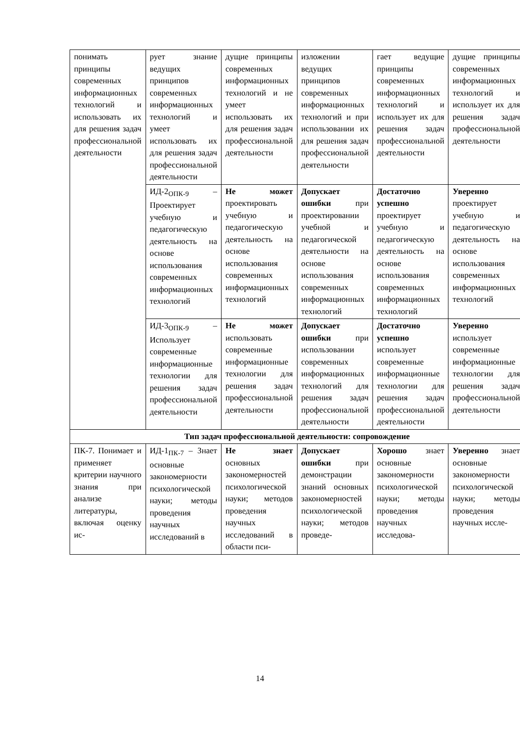| понимать принципы современных информационных технологий и использовать их для решения задач профессиональной деятельности | рует знание ведущих принципов современных информационных технологий и умеет использовать их для решения задач профессиональной деятельности | дущие принципы современных информационных технологий и не умеет использовать их для решения задач профессиональной деятельности | изложении ведущих принципов современных информационных технологий и при использовании их для решения задач профессиональной деятельности | гает ведущие принципы современных информационных технологий и использует их для решения задач профессиональной деятельности | дущие принципы современных информационных технологий и использует их для решения задач профессиональной деятельности |
| | ИД-2<sub>ОПК-9</sub> – Проектирует учебную и педагогическую деятельность на основе использования современных информационных технологий | Не может проектировать учебную и педагогическую деятельность на основе использования современных информационных технологий | Допускает ошибки при проектировании учебной и педагогической деятельности на основе использования современных информационных технологий | Достаточно успешно проектирует учебную и педагогическую деятельность на основе использования современных информационных технологий | Уверенно проектирует учебную и педагогическую деятельность на основе использования современных информационных технологий |
| | ИД-3<sub>ОПК-9</sub> – Использует современные информационные технологии для решения задач профессиональной деятельности | Не может использовать современные информационные технологии для решения задач профессиональной деятельности | Допускает ошибки при использовании современных информационных технологий для решения задач профессиональной деятельности | Достаточно успешно использует современные информационные технологии для решения задач профессиональной деятельности | Уверенно использует современные информационные технологии для решения задач профессиональной деятельности |
| Тип задач профессиональной деятельности: сопровождение | | | | | |
| ПК-7. Понимает и применяет критерии научного знания при анализе литературы, включая оценку ис- | ИД-1<sub>ПК-7</sub> – Знает основные закономерности психологической науки; методы проведения научных исследований в | Не знает основных закономерностей психологической науки; методов проведения научных исследований в области пси- | Допускает ошибки при демонстрации знаний основных закономерностей психологической науки; методов проведе- | Хорошо знает основные закономерности психологической науки; методы проведения научных исследова- | Уверенно знает основные закономерности психологической науки; методы проведения научных иссле- |
14